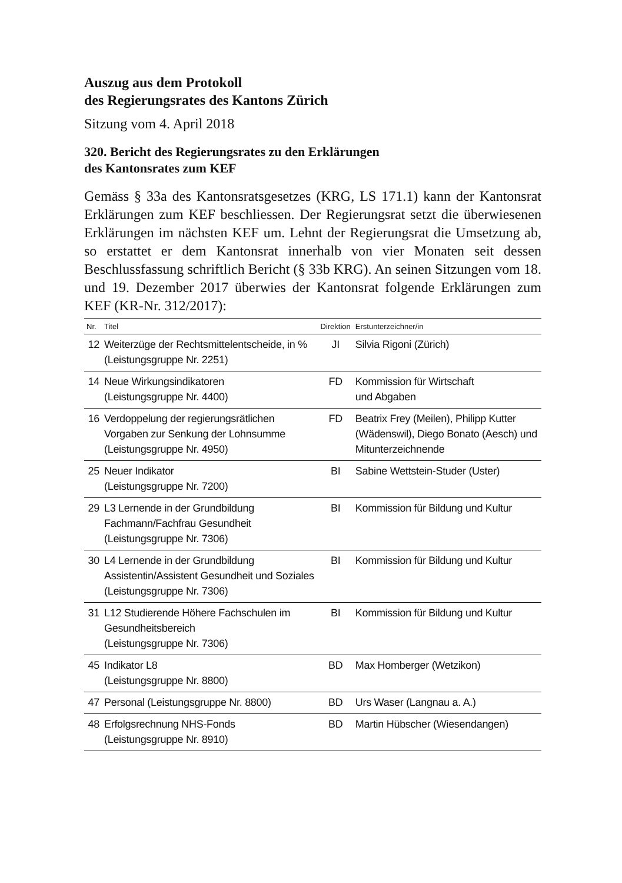Auszug aus dem Protokoll
des Regierungsrates des Kantons Zürich
Sitzung vom 4. April 2018
320. Bericht des Regierungsrates zu den Erklärungen
des Kantonsrates zum KEF
Gemäss § 33a des Kantonsratsgesetzes (KRG, LS 171.1) kann der Kantonsrat Erklärungen zum KEF beschliessen. Der Regierungsrat setzt die überwiesenen Erklärungen im nächsten KEF um. Lehnt der Regierungsrat die Umsetzung ab, so erstattet er dem Kantonsrat innerhalb von vier Monaten seit dessen Beschlussfassung schriftlich Bericht (§ 33b KRG). An seinen Sitzungen vom 18. und 19. Dezember 2017 überwies der Kantonsrat folgende Erklärungen zum KEF (KR-Nr. 312/2017):
| Nr. | Titel | Direktion | Erstunterzeichner/in |
| --- | --- | --- | --- |
| 12 | Weiterzüge der Rechtsmittelentscheide, in % (Leistungsgruppe Nr. 2251) | JI | Silvia Rigoni (Zürich) |
| 14 | Neue Wirkungsindikatoren (Leistungsgruppe Nr. 4400) | FD | Kommission für Wirtschaft und Abgaben |
| 16 | Verdoppelung der regierungsrätlichen Vorgaben zur Senkung der Lohnsumme (Leistungsgruppe Nr. 4950) | FD | Beatrix Frey (Meilen), Philipp Kutter (Wädenswil), Diego Bonato (Aesch) und Mitunterzeichnende |
| 25 | Neuer Indikator (Leistungsgruppe Nr. 7200) | BI | Sabine Wettstein-Studer (Uster) |
| 29 | L3 Lernende in der Grundbildung Fachmann/Fachfrau Gesundheit (Leistungsgruppe Nr. 7306) | BI | Kommission für Bildung und Kultur |
| 30 | L4 Lernende in der Grundbildung Assistentin/Assistent Gesundheit und Soziales (Leistungsgruppe Nr. 7306) | BI | Kommission für Bildung und Kultur |
| 31 | L12 Studierende Höhere Fachschulen im Gesundheitsbereich (Leistungsgruppe Nr. 7306) | BI | Kommission für Bildung und Kultur |
| 45 | Indikator L8 (Leistungsgruppe Nr. 8800) | BD | Max Homberger (Wetzikon) |
| 47 | Personal (Leistungsgruppe Nr. 8800) | BD | Urs Waser (Langnau a. A.) |
| 48 | Erfolgsrechnung NHS-Fonds (Leistungsgruppe Nr. 8910) | BD | Martin Hübscher (Wiesendangen) |